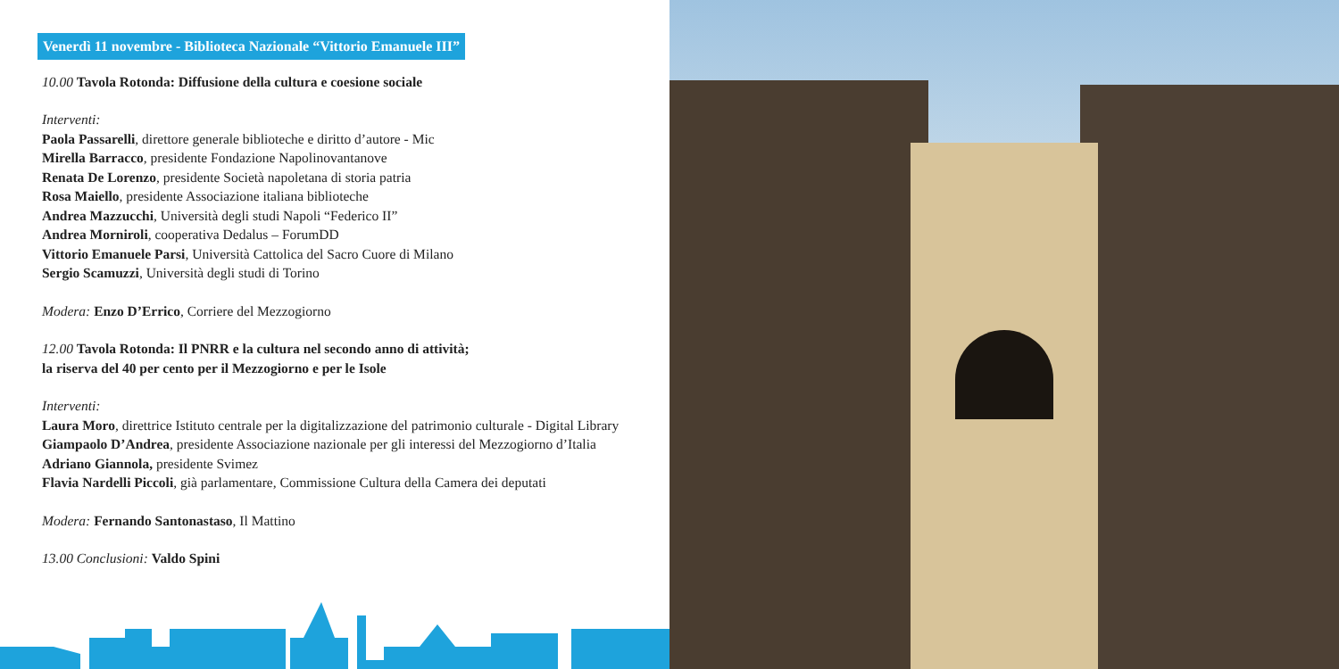Venerdì 11 novembre - Biblioteca Nazionale “Vittorio Emanuele III”
10.00 Tavola Rotonda: Diffusione della cultura e coesione sociale
Interventi:
Paola Passarelli, direttore generale biblioteche e diritto d’autore - Mic
Mirella Barracco, presidente Fondazione Napolinovantanove
Renata De Lorenzo, presidente Società napoletana di storia patria
Rosa Maiello, presidente Associazione italiana biblioteche
Andrea Mazzucchi, Università degli studi Napoli “Federico II”
Andrea Morniroli, cooperativa Dedalus – ForumDD
Vittorio Emanuele Parsi, Università Cattolica del Sacro Cuore di Milano
Sergio Scamuzzi, Università degli studi di Torino
Modera: Enzo D’Errico, Corriere del Mezzogiorno
12.00 Tavola Rotonda: Il PNRR e la cultura nel secondo anno di attività;
la riserva del 40 per cento per il Mezzogiorno e per le Isole
Interventi:
Laura Moro, direttrice Istituto centrale per la digitalizzazione del patrimonio culturale - Digital Library
Giampaolo D’Andrea, presidente Associazione nazionale per gli interessi del Mezzogiorno d’Italia
Adriano Giannola, presidente Svimez
Flavia Nardelli Piccoli, già parlamentare, Commissione Cultura della Camera dei deputati
Modera: Fernando Santonastaso, Il Mattino
13.00 Conclusioni: Valdo Spini